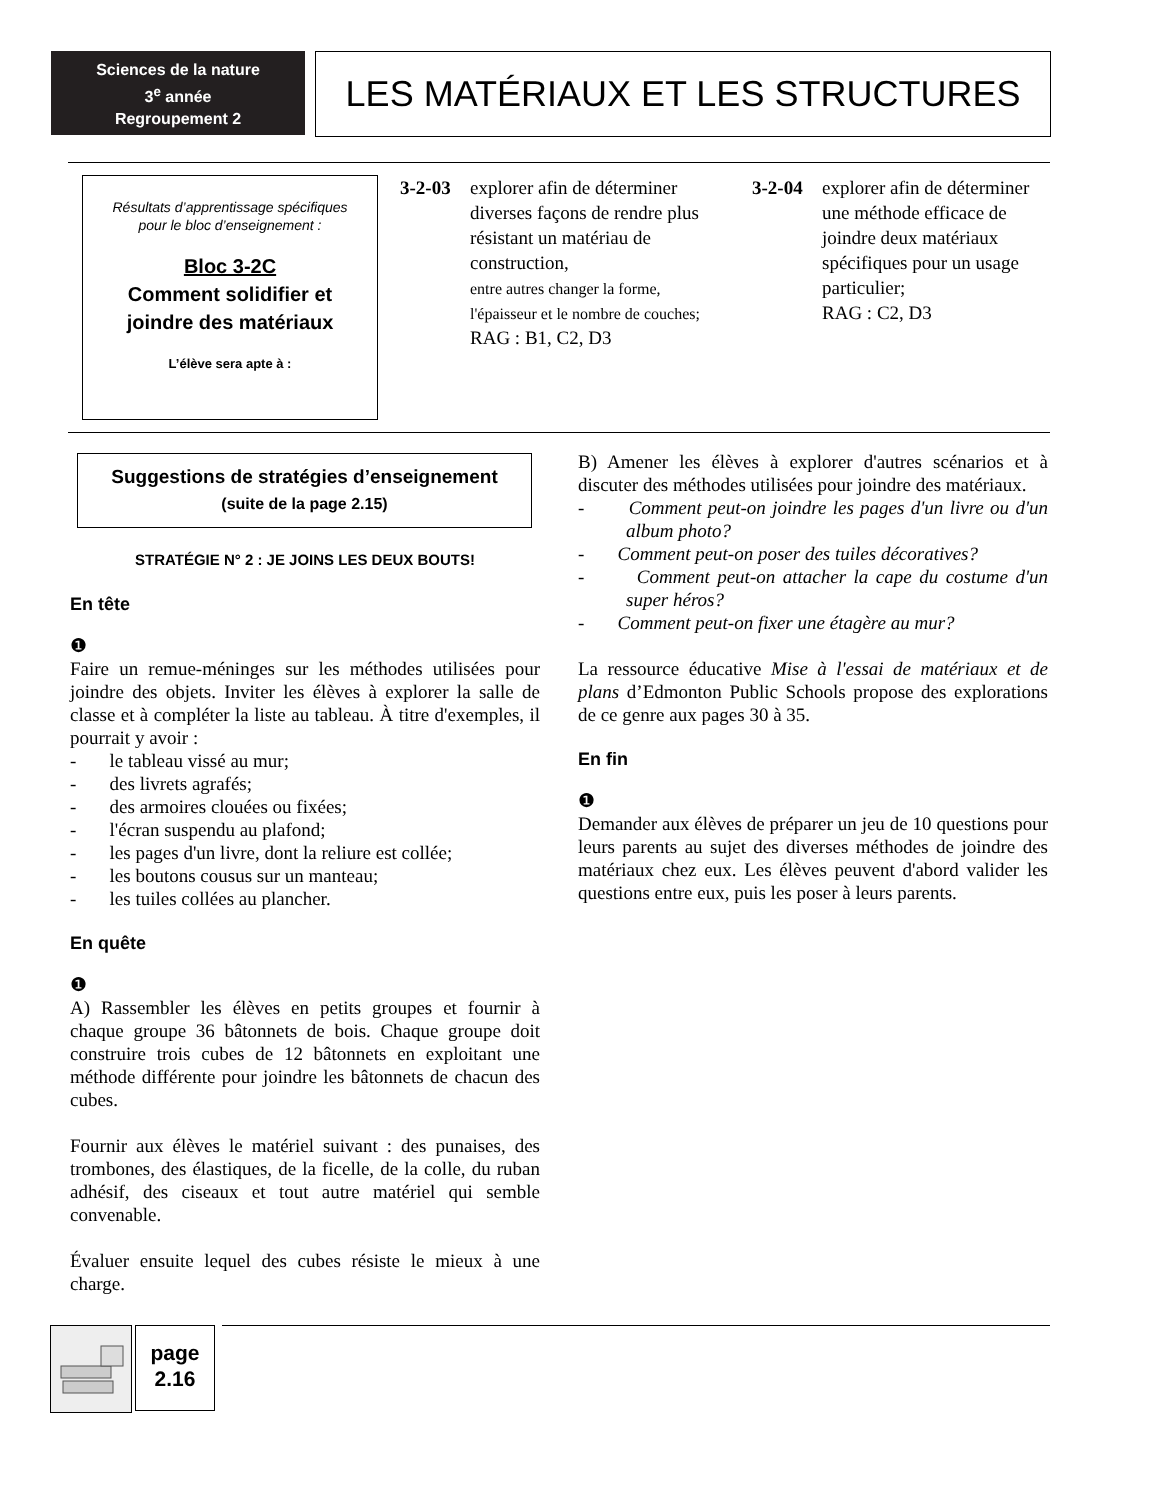Sciences de la nature
3<sup>e</sup> année
Regroupement 2
LES MATÉRIAUX ET LES STRUCTURES
Résultats d’apprentissage spécifiques
pour le bloc d’enseignement :
Bloc 3-2C
Comment solidifier et
joindre des matériaux
L’élève sera apte à :
3-2-03 explorer afin de déterminer diverses façons de rendre plus résistant un matériau de construction,
entre autres changer la forme, l'épaisseur et le nombre de couches;
RAG : B1, C2, D3
3-2-04 explorer afin de déterminer une méthode efficace de joindre deux matériaux spécifiques pour un usage particulier;
RAG : C2, D3
Suggestions de stratégies d’enseignement
(suite de la page 2.15)
STRATÉGIE N° 2 : JE JOINS LES DEUX BOUTS!
En tête
❶
Faire un remue-méninges sur les méthodes utilisées pour joindre des objets. Inviter les élèves à explorer la salle de classe et à compléter la liste au tableau. À titre d'exemples, il pourrait y avoir :
- le tableau vissé au mur;
- des livrets agrafés;
- des armoires clouées ou fixées;
- l'écran suspendu au plafond;
- les pages d'un livre, dont la reliure est collée;
- les boutons cousus sur un manteau;
- les tuiles collées au plancher.
En quête
❶
A) Rassembler les élèves en petits groupes et fournir à chaque groupe 36 bâtonnets de bois. Chaque groupe doit construire trois cubes de 12 bâtonnets en exploitant une méthode différente pour joindre les bâtonnets de chacun des cubes.
Fournir aux élèves le matériel suivant : des punaises, des trombones, des élastiques, de la ficelle, de la colle, du ruban adhésif, des ciseaux et tout autre matériel qui semble convenable.
Évaluer ensuite lequel des cubes résiste le mieux à une charge.
B) Amener les élèves à explorer d'autres scénarios et à discuter des méthodes utilisées pour joindre des matériaux.
- Comment peut-on joindre les pages d'un livre ou d'un album photo?
- Comment peut-on poser des tuiles décoratives?
- Comment peut-on attacher la cape du costume d'un super héros?
- Comment peut-on fixer une étagère au mur?
La ressource éducative Mise à l'essai de matériaux et de plans d’Edmonton Public Schools propose des explorations de ce genre aux pages 30 à 35.
En fin
❶
Demander aux élèves de préparer un jeu de 10 questions pour leurs parents au sujet des diverses méthodes de joindre des matériaux chez eux. Les élèves peuvent d'abord valider les questions entre eux, puis les poser à leurs parents.
page
2.16